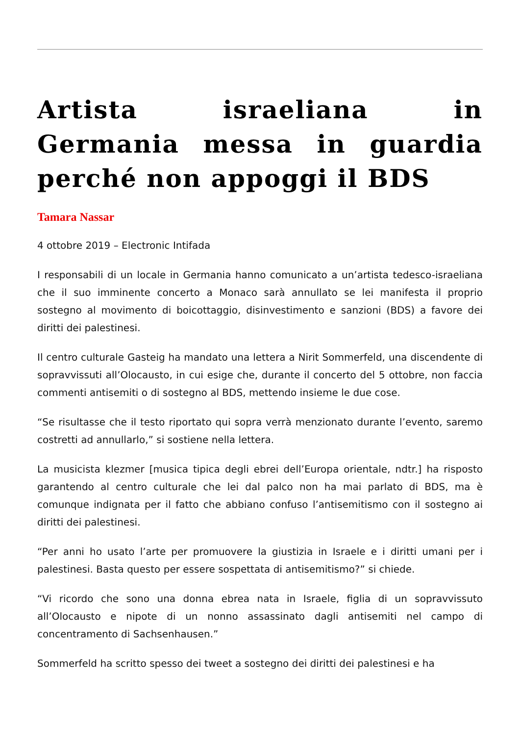Artista israeliana in Germania messa in guardia perché non appoggi il BDS
Tamara Nassar
4 ottobre 2019 – Electronic Intifada
I responsabili di un locale in Germania hanno comunicato a un’artista tedesco-israeliana che il suo imminente concerto a Monaco sarà annullato se lei manifesta il proprio sostegno al movimento di boicottaggio, disinvestimento e sanzioni (BDS) a favore dei diritti dei palestinesi.
Il centro culturale Gasteig ha mandato una lettera a Nirit Sommerfeld, una discendente di sopravvissuti all’Olocausto, in cui esige che, durante il concerto del 5 ottobre, non faccia commenti antisemiti o di sostegno al BDS, mettendo insieme le due cose.
“Se risultasse che il testo riportato qui sopra verrà menzionato durante l’evento, saremo costretti ad annullarlo,” si sostiene nella lettera.
La musicista klezmer [musica tipica degli ebrei dell’Europa orientale, ndtr.] ha risposto garantendo al centro culturale che lei dal palco non ha mai parlato di BDS, ma è comunque indignata per il fatto che abbiano confuso l’antisemitismo con il sostegno ai diritti dei palestinesi.
“Per anni ho usato l’arte per promuovere la giustizia in Israele e i diritti umani per i palestinesi. Basta questo per essere sospettata di antisemitismo?” si chiede.
“Vi ricordo che sono una donna ebrea nata in Israele, figlia di un sopravvissuto all’Olocausto e nipote di un nonno assassinato dagli antisemiti nel campo di concentramento di Sachsenhausen.”
Sommerfeld ha scritto spesso dei tweet a sostegno dei diritti dei palestinesi e ha